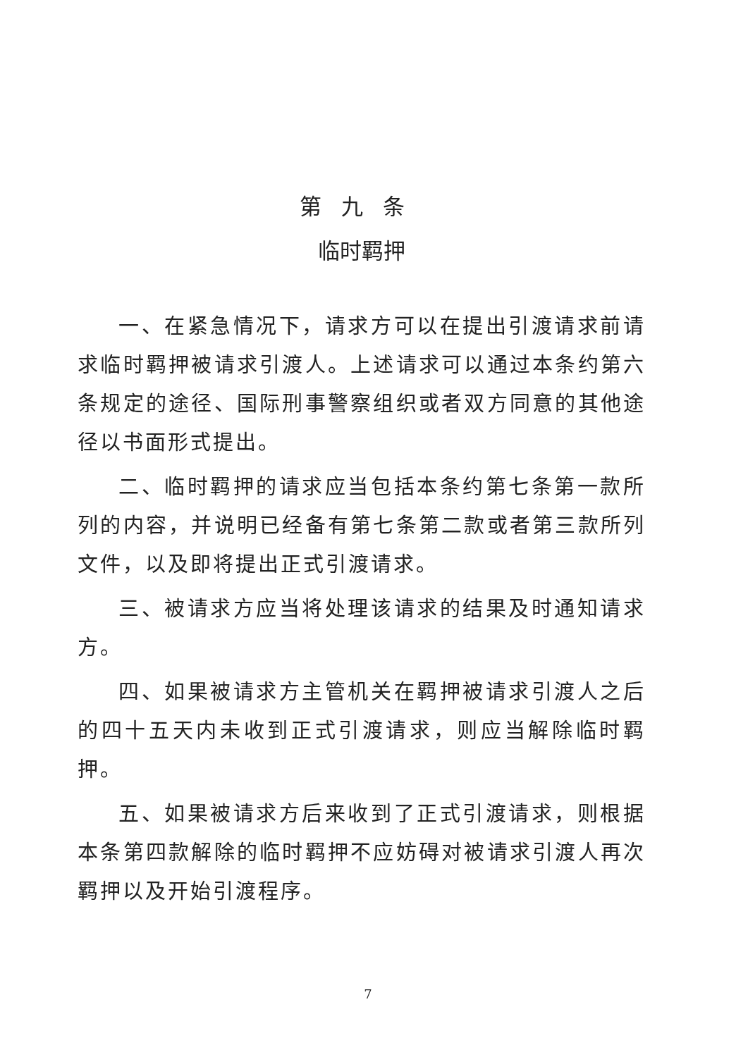第九条
临时羁押
一、在紧急情况下，请求方可以在提出引渡请求前请求临时羁押被请求引渡人。上述请求可以通过本条约第六条规定的途径、国际刑事警察组织或者双方同意的其他途径以书面形式提出。
二、临时羁押的请求应当包括本条约第七条第一款所列的内容，并说明已经备有第七条第二款或者第三款所列文件，以及即将提出正式引渡请求。
三、被请求方应当将处理该请求的结果及时通知请求方。
四、如果被请求方主管机关在羁押被请求引渡人之后的四十五天内未收到正式引渡请求，则应当解除临时羁押。
五、如果被请求方后来收到了正式引渡请求，则根据本条第四款解除的临时羁押不应妨碍对被请求引渡人再次羁押以及开始引渡程序。
7